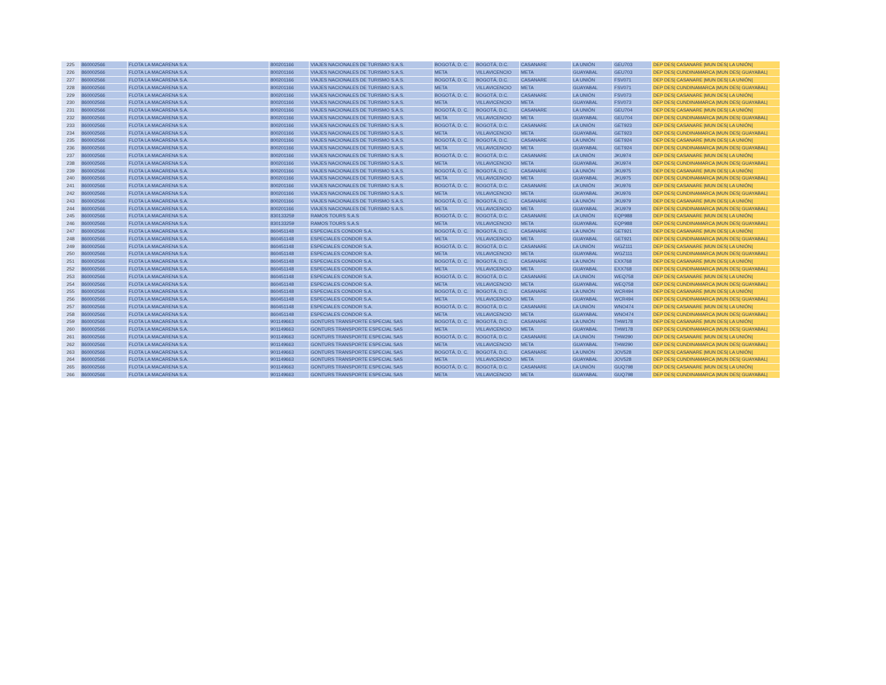| 225 | 860002566 | FLOTA LA MACARENA S.A. | 800201166 | VIAJES NACIONALES DE TURISMO S.A.S. | BOGOTÁ, D. C. | BOGOTÁ, D.C. | CASANARE | LA UNIÓN | GEU703 | DEP DES/ CASANARE /MUN DES/ LA UNIÓN/ |
| 226 | 860002566 | FLOTA LA MACARENA S.A. | 800201166 | VIAJES NACIONALES DE TURISMO S.A.S. | META | VILLAVICENCIO | META | GUAYABAL | GEU703 | DEP DES/ CUNDINAMARCA /MUN DES/ GUAYABAL/ |
| 227 | 860002566 | FLOTA LA MACARENA S.A. | 800201166 | VIAJES NACIONALES DE TURISMO S.A.S. | BOGOTÁ, D. C. | BOGOTÁ, D.C. | CASANARE | LA UNIÓN | FSV071 | DEP DES/ CASANARE /MUN DES/ LA UNIÓN/ |
| 228 | 860002566 | FLOTA LA MACARENA S.A. | 800201166 | VIAJES NACIONALES DE TURISMO S.A.S. | META | VILLAVICENCIO | META | GUAYABAL | FSV071 | DEP DES/ CUNDINAMARCA /MUN DES/ GUAYABAL/ |
| 229 | 860002566 | FLOTA LA MACARENA S.A. | 800201166 | VIAJES NACIONALES DE TURISMO S.A.S. | BOGOTÁ, D. C. | BOGOTÁ, D.C. | CASANARE | LA UNIÓN | FSV073 | DEP DES/ CASANARE /MUN DES/ LA UNIÓN/ |
| 230 | 860002566 | FLOTA LA MACARENA S.A. | 800201166 | VIAJES NACIONALES DE TURISMO S.A.S. | META | VILLAVICENCIO | META | GUAYABAL | FSV073 | DEP DES/ CUNDINAMARCA /MUN DES/ GUAYABAL/ |
| 231 | 860002566 | FLOTA LA MACARENA S.A. | 800201166 | VIAJES NACIONALES DE TURISMO S.A.S. | BOGOTÁ, D. C. | BOGOTÁ, D.C. | CASANARE | LA UNIÓN | GEU704 | DEP DES/ CASANARE /MUN DES/ LA UNIÓN/ |
| 232 | 860002566 | FLOTA LA MACARENA S.A. | 800201166 | VIAJES NACIONALES DE TURISMO S.A.S. | META | VILLAVICENCIO | META | GUAYABAL | GEU704 | DEP DES/ CUNDINAMARCA /MUN DES/ GUAYABAL/ |
| 233 | 860002566 | FLOTA LA MACARENA S.A. | 800201166 | VIAJES NACIONALES DE TURISMO S.A.S. | BOGOTÁ, D. C. | BOGOTÁ, D.C. | CASANARE | LA UNIÓN | GET923 | DEP DES/ CASANARE /MUN DES/ LA UNIÓN/ |
| 234 | 860002566 | FLOTA LA MACARENA S.A. | 800201166 | VIAJES NACIONALES DE TURISMO S.A.S. | META | VILLAVICENCIO | META | GUAYABAL | GET923 | DEP DES/ CUNDINAMARCA /MUN DES/ GUAYABAL/ |
| 235 | 860002566 | FLOTA LA MACARENA S.A. | 800201166 | VIAJES NACIONALES DE TURISMO S.A.S. | BOGOTÁ, D. C. | BOGOTÁ, D.C. | CASANARE | LA UNIÓN | GET924 | DEP DES/ CASANARE /MUN DES/ LA UNIÓN/ |
| 236 | 860002566 | FLOTA LA MACARENA S.A. | 800201166 | VIAJES NACIONALES DE TURISMO S.A.S. | META | VILLAVICENCIO | META | GUAYABAL | GET924 | DEP DES/ CUNDINAMARCA /MUN DES/ GUAYABAL/ |
| 237 | 860002566 | FLOTA LA MACARENA S.A. | 800201166 | VIAJES NACIONALES DE TURISMO S.A.S. | BOGOTÁ, D. C. | BOGOTÁ, D.C. | CASANARE | LA UNIÓN | JKU974 | DEP DES/ CASANARE /MUN DES/ LA UNIÓN/ |
| 238 | 860002566 | FLOTA LA MACARENA S.A. | 800201166 | VIAJES NACIONALES DE TURISMO S.A.S. | META | VILLAVICENCIO | META | GUAYABAL | JKU974 | DEP DES/ CUNDINAMARCA /MUN DES/ GUAYABAL/ |
| 239 | 860002566 | FLOTA LA MACARENA S.A. | 800201166 | VIAJES NACIONALES DE TURISMO S.A.S. | BOGOTÁ, D. C. | BOGOTÁ, D.C. | CASANARE | LA UNIÓN | JKU975 | DEP DES/ CASANARE /MUN DES/ LA UNIÓN/ |
| 240 | 860002566 | FLOTA LA MACARENA S.A. | 800201166 | VIAJES NACIONALES DE TURISMO S.A.S. | META | VILLAVICENCIO | META | GUAYABAL | JKU975 | DEP DES/ CUNDINAMARCA /MUN DES/ GUAYABAL/ |
| 241 | 860002566 | FLOTA LA MACARENA S.A. | 800201166 | VIAJES NACIONALES DE TURISMO S.A.S. | BOGOTÁ, D. C. | BOGOTÁ, D.C. | CASANARE | LA UNIÓN | JKU976 | DEP DES/ CASANARE /MUN DES/ LA UNIÓN/ |
| 242 | 860002566 | FLOTA LA MACARENA S.A. | 800201166 | VIAJES NACIONALES DE TURISMO S.A.S. | META | VILLAVICENCIO | META | GUAYABAL | JKU976 | DEP DES/ CUNDINAMARCA /MUN DES/ GUAYABAL/ |
| 243 | 860002566 | FLOTA LA MACARENA S.A. | 800201166 | VIAJES NACIONALES DE TURISMO S.A.S. | BOGOTÁ, D. C. | BOGOTÁ, D.C. | CASANARE | LA UNIÓN | JKU979 | DEP DES/ CASANARE /MUN DES/ LA UNIÓN/ |
| 244 | 860002566 | FLOTA LA MACARENA S.A. | 800201166 | VIAJES NACIONALES DE TURISMO S.A.S. | META | VILLAVICENCIO | META | GUAYABAL | JKU979 | DEP DES/ CUNDINAMARCA /MUN DES/ GUAYABAL/ |
| 245 | 860002566 | FLOTA LA MACARENA S.A. | 830133259 | RAMOS TOURS S.A.S | BOGOTÁ, D. C. | BOGOTÁ, D.C. | CASANARE | LA UNIÓN | EQP988 | DEP DES/ CASANARE /MUN DES/ LA UNIÓN/ |
| 246 | 860002566 | FLOTA LA MACARENA S.A. | 830133259 | RAMOS TOURS S.A.S | META | VILLAVICENCIO | META | GUAYABAL | EQP988 | DEP DES/ CUNDINAMARCA /MUN DES/ GUAYABAL/ |
| 247 | 860002566 | FLOTA LA MACARENA S.A. | 860451148 | ESPECIALES CONDOR S.A. | BOGOTÁ, D. C. | BOGOTÁ, D.C. | CASANARE | LA UNIÓN | GET921 | DEP DES/ CASANARE /MUN DES/ LA UNIÓN/ |
| 248 | 860002566 | FLOTA LA MACARENA S.A. | 860451148 | ESPECIALES CONDOR S.A. | META | VILLAVICENCIO | META | GUAYABAL | GET921 | DEP DES/ CUNDINAMARCA /MUN DES/ GUAYABAL/ |
| 249 | 860002566 | FLOTA LA MACARENA S.A. | 860451148 | ESPECIALES CONDOR S.A. | BOGOTÁ, D. C. | BOGOTÁ, D.C. | CASANARE | LA UNIÓN | WGZ111 | DEP DES/ CASANARE /MUN DES/ LA UNIÓN/ |
| 250 | 860002566 | FLOTA LA MACARENA S.A. | 860451148 | ESPECIALES CONDOR S.A. | META | VILLAVICENCIO | META | GUAYABAL | WGZ111 | DEP DES/ CUNDINAMARCA /MUN DES/ GUAYABAL/ |
| 251 | 860002566 | FLOTA LA MACARENA S.A. | 860451148 | ESPECIALES CONDOR S.A. | BOGOTÁ, D. C. | BOGOTÁ, D.C. | CASANARE | LA UNIÓN | EXX768 | DEP DES/ CASANARE /MUN DES/ LA UNIÓN/ |
| 252 | 860002566 | FLOTA LA MACARENA S.A. | 860451148 | ESPECIALES CONDOR S.A. | META | VILLAVICENCIO | META | GUAYABAL | EXX768 | DEP DES/ CUNDINAMARCA /MUN DES/ GUAYABAL/ |
| 253 | 860002566 | FLOTA LA MACARENA S.A. | 860451148 | ESPECIALES CONDOR S.A. | BOGOTÁ, D. C. | BOGOTÁ, D.C. | CASANARE | LA UNIÓN | WEQ758 | DEP DES/ CASANARE /MUN DES/ LA UNIÓN/ |
| 254 | 860002566 | FLOTA LA MACARENA S.A. | 860451148 | ESPECIALES CONDOR S.A. | META | VILLAVICENCIO | META | GUAYABAL | WEQ758 | DEP DES/ CUNDINAMARCA /MUN DES/ GUAYABAL/ |
| 255 | 860002566 | FLOTA LA MACARENA S.A. | 860451148 | ESPECIALES CONDOR S.A. | BOGOTÁ, D. C. | BOGOTÁ, D.C. | CASANARE | LA UNIÓN | WCR494 | DEP DES/ CASANARE /MUN DES/ LA UNIÓN/ |
| 256 | 860002566 | FLOTA LA MACARENA S.A. | 860451148 | ESPECIALES CONDOR S.A. | META | VILLAVICENCIO | META | GUAYABAL | WCR494 | DEP DES/ CUNDINAMARCA /MUN DES/ GUAYABAL/ |
| 257 | 860002566 | FLOTA LA MACARENA S.A. | 860451148 | ESPECIALES CONDOR S.A. | BOGOTÁ, D. C. | BOGOTÁ, D.C. | CASANARE | LA UNIÓN | WNO474 | DEP DES/ CASANARE /MUN DES/ LA UNIÓN/ |
| 258 | 860002566 | FLOTA LA MACARENA S.A. | 860451148 | ESPECIALES CONDOR S.A. | META | VILLAVICENCIO | META | GUAYABAL | WNO474 | DEP DES/ CUNDINAMARCA /MUN DES/ GUAYABAL/ |
| 259 | 860002566 | FLOTA LA MACARENA S.A. | 901149663 | GONTURS TRANSPORTE ESPECIAL SAS | BOGOTÁ, D. C. | BOGOTÁ, D.C. | CASANARE | LA UNIÓN | THW178 | DEP DES/ CASANARE /MUN DES/ LA UNIÓN/ |
| 260 | 860002566 | FLOTA LA MACARENA S.A. | 901149663 | GONTURS TRANSPORTE ESPECIAL SAS | META | VILLAVICENCIO | META | GUAYABAL | THW178 | DEP DES/ CUNDINAMARCA /MUN DES/ GUAYABAL/ |
| 261 | 860002566 | FLOTA LA MACARENA S.A. | 901149663 | GONTURS TRANSPORTE ESPECIAL SAS | BOGOTÁ, D. C. | BOGOTÁ, D.C. | CASANARE | LA UNIÓN | THW290 | DEP DES/ CASANARE /MUN DES/ LA UNIÓN/ |
| 262 | 860002566 | FLOTA LA MACARENA S.A. | 901149663 | GONTURS TRANSPORTE ESPECIAL SAS | META | VILLAVICENCIO | META | GUAYABAL | THW290 | DEP DES/ CUNDINAMARCA /MUN DES/ GUAYABAL/ |
| 263 | 860002566 | FLOTA LA MACARENA S.A. | 901149663 | GONTURS TRANSPORTE ESPECIAL SAS | BOGOTÁ, D. C. | BOGOTÁ, D.C. | CASANARE | LA UNIÓN | JOV528 | DEP DES/ CASANARE /MUN DES/ LA UNIÓN/ |
| 264 | 860002566 | FLOTA LA MACARENA S.A. | 901149663 | GONTURS TRANSPORTE ESPECIAL SAS | META | VILLAVICENCIO | META | GUAYABAL | JOV528 | DEP DES/ CUNDINAMARCA /MUN DES/ GUAYABAL/ |
| 265 | 860002566 | FLOTA LA MACARENA S.A. | 901149663 | GONTURS TRANSPORTE ESPECIAL SAS | BOGOTÁ, D. C. | BOGOTÁ, D.C. | CASANARE | LA UNIÓN | GUQ798 | DEP DES/ CASANARE /MUN DES/ LA UNIÓN/ |
| 266 | 860002566 | FLOTA LA MACARENA S.A. | 901149663 | GONTURS TRANSPORTE ESPECIAL SAS | META | VILLAVICENCIO | META | GUAYABAL | GUQ798 | DEP DES/ CUNDINAMARCA /MUN DES/ GUAYABAL/ |